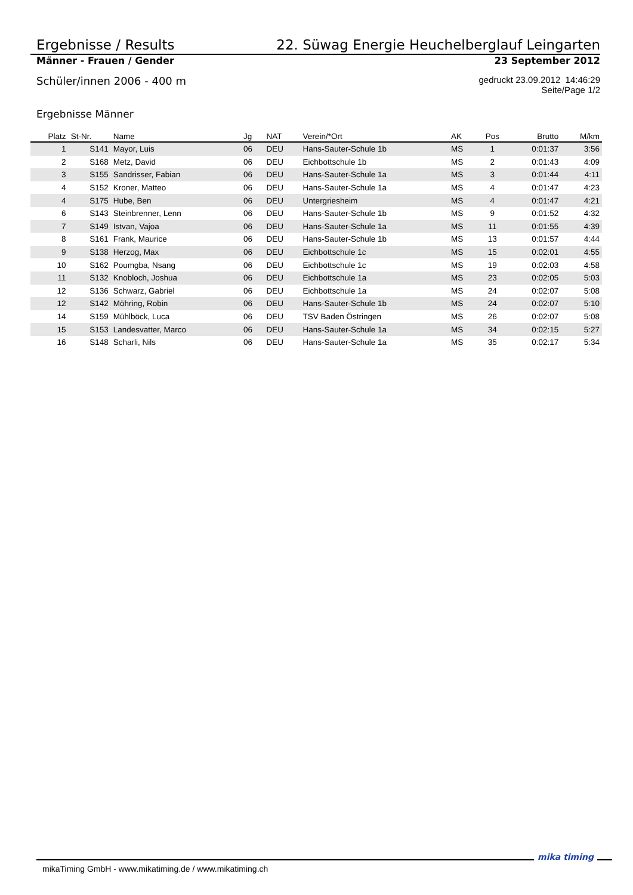Ergebnisse / Results 22. Süwag Energie Heuchelberglauf Leingarten
Männer - Frauen / Gender 23 September 2012
Schüler/innen 2006 - 400 m gedruckt 23.09.2012 14:46:29
Seite/Page 1/2
Ergebnisse Männer
| Platz | St-Nr. | Name | Jg | NAT | Verein/*Ort | AK | Pos | Brutto | M/km |
| --- | --- | --- | --- | --- | --- | --- | --- | --- | --- |
| 1 | S141 | Mayor, Luis | 06 | DEU | Hans-Sauter-Schule 1b | MS | 1 | 0:01:37 | 3:56 |
| 2 | S168 | Metz, David | 06 | DEU | Eichbottschule 1b | MS | 2 | 0:01:43 | 4:09 |
| 3 | S155 | Sandrisser, Fabian | 06 | DEU | Hans-Sauter-Schule 1a | MS | 3 | 0:01:44 | 4:11 |
| 4 | S152 | Kroner, Matteo | 06 | DEU | Hans-Sauter-Schule 1a | MS | 4 | 0:01:47 | 4:23 |
| 4 | S175 | Hube, Ben | 06 | DEU | Untergriesheim | MS | 4 | 0:01:47 | 4:21 |
| 6 | S143 | Steinbrenner, Lenn | 06 | DEU | Hans-Sauter-Schule 1b | MS | 9 | 0:01:52 | 4:32 |
| 7 | S149 | Istvan, Vajoa | 06 | DEU | Hans-Sauter-Schule 1a | MS | 11 | 0:01:55 | 4:39 |
| 8 | S161 | Frank, Maurice | 06 | DEU | Hans-Sauter-Schule 1b | MS | 13 | 0:01:57 | 4:44 |
| 9 | S138 | Herzog, Max | 06 | DEU | Eichbottschule 1c | MS | 15 | 0:02:01 | 4:55 |
| 10 | S162 | Poumgba, Nsang | 06 | DEU | Eichbottschule 1c | MS | 19 | 0:02:03 | 4:58 |
| 11 | S132 | Knobloch, Joshua | 06 | DEU | Eichbottschule 1a | MS | 23 | 0:02:05 | 5:03 |
| 12 | S136 | Schwarz, Gabriel | 06 | DEU | Eichbottschule 1a | MS | 24 | 0:02:07 | 5:08 |
| 12 | S142 | Möhring, Robin | 06 | DEU | Hans-Sauter-Schule 1b | MS | 24 | 0:02:07 | 5:10 |
| 14 | S159 | Mühlböck, Luca | 06 | DEU | TSV Baden Östringen | MS | 26 | 0:02:07 | 5:08 |
| 15 | S153 | Landesvatter, Marco | 06 | DEU | Hans-Sauter-Schule 1a | MS | 34 | 0:02:15 | 5:27 |
| 16 | S148 | Scharli, Nils | 06 | DEU | Hans-Sauter-Schule 1a | MS | 35 | 0:02:17 | 5:34 |
mikaTiming GmbH - www.mikatiming.de / www.mikatiming.ch
mika timing